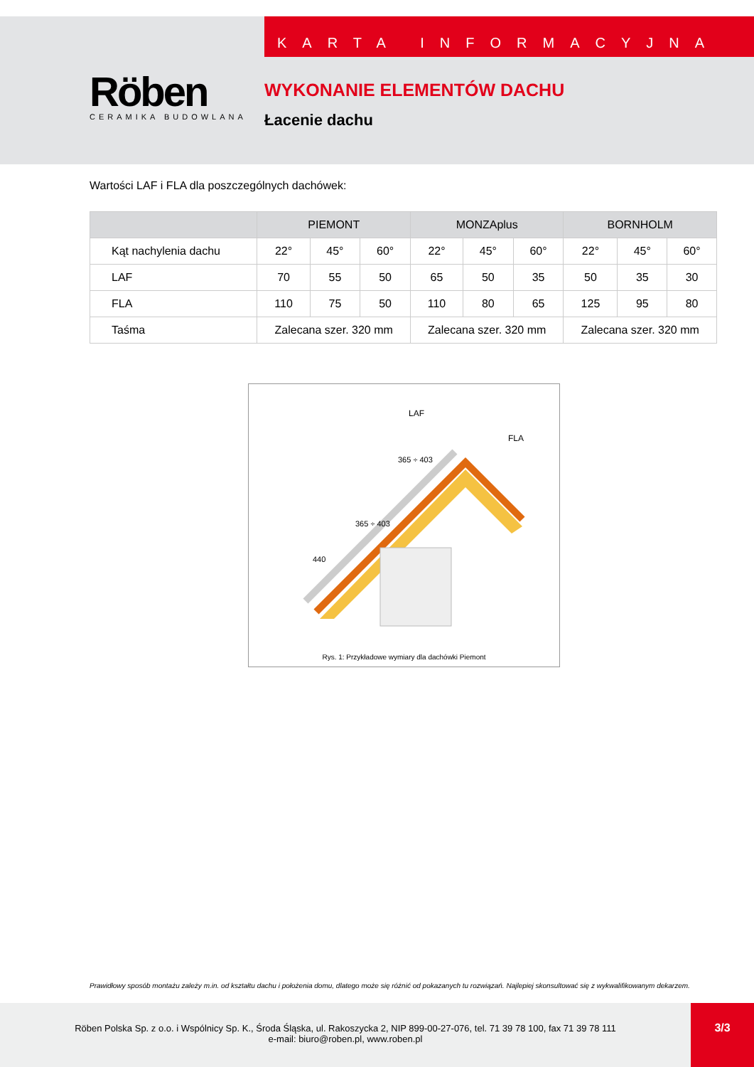Röben
CERAMIKA BUDOWLANA
KARTA INFORMACYJNA
WYKONANIE ELEMENTÓW DACHU
Łacenie dachu
Wartości LAF i FLA dla poszczególnych dachówek:
| | PIEMONT | | | MONZAplus | | | BORNHOLM | | |
| --- | --- | --- | --- | --- | --- | --- | --- | --- | --- |
| Kąt nachylenia dachu | 22° | 45° | 60° | 22° | 45° | 60° | 22° | 45° | 60° |
| LAF | 70 | 55 | 50 | 65 | 50 | 35 | 50 | 35 | 30 |
| FLA | 110 | 75 | 50 | 110 | 80 | 65 | 125 | 95 | 80 |
| Taśma | Zalecana szer. 320 mm | | | Zalecana szer. 320 mm | | | Zalecana szer. 320 mm | | |
LAF
FLA
440
365 ÷ 403
365 ÷ 403
Rys. 1: Przykładowe wymiary dla dachówki Piemont
Prawidłowy sposób montażu zależy m.in. od kształtu dachu i położenia domu, dlatego może się różnić od pokazanych tu rozwiązań. Najlepiej skonsultować się z wykwalifikowanym dekarzem.
Röben Polska Sp. z o.o. i Wspólnicy Sp. K., Środa Śląska, ul. Rakoszycka 2, NIP 899-00-27-076, tel. 71 39 78 100, fax 71 39 78 111
e-mail: biuro@roben.pl, www.roben.pl
3/3